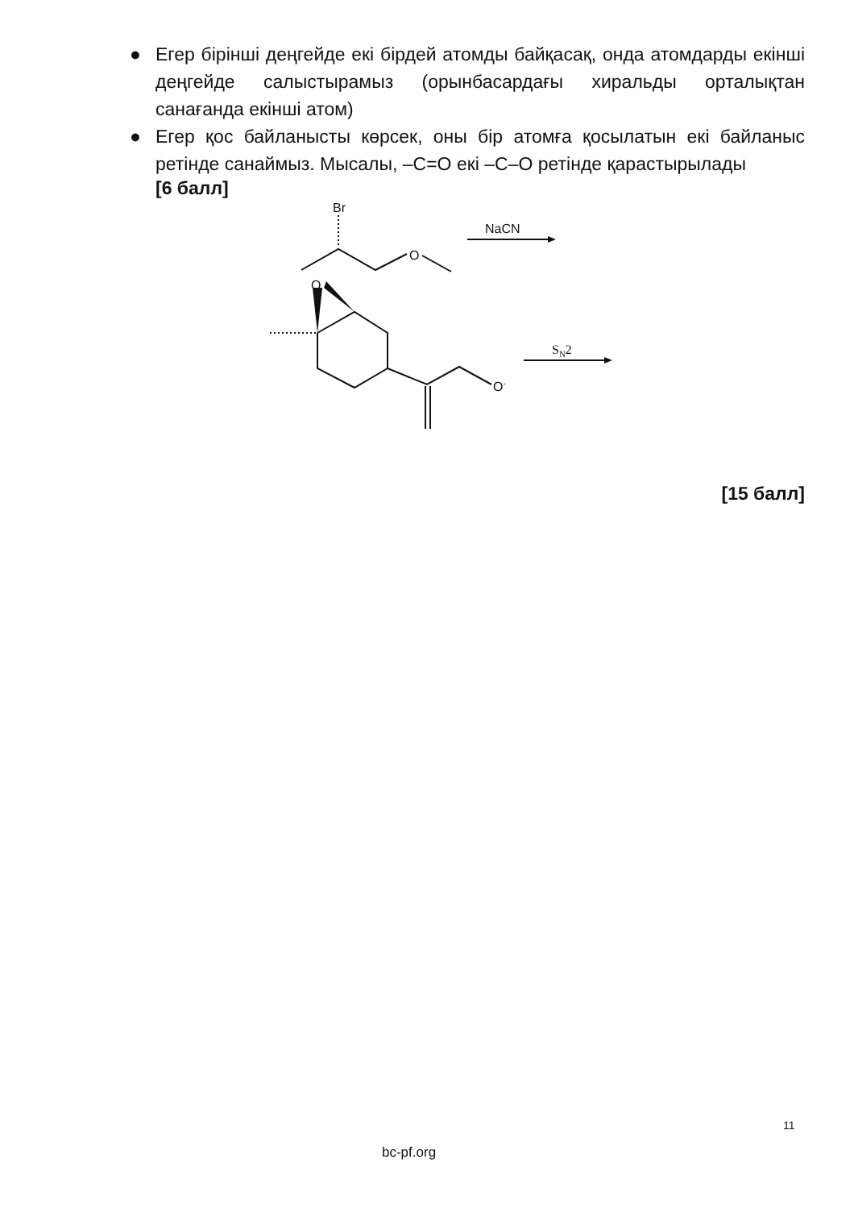● Егер бірінші деңгейде екі бірдей атомды байқасақ, онда атомдарды екінші деңгейде салыстырамыз (орынбасардағы хиральды орталықтан санағанда екінші атом)
● Егер қос байланысты көрсек, оны бір атомға қосылатын екі байланыс ретінде санаймыз. Мысалы, –C=O екі –C–O ретінде қарастырылады
[6 балл]
Br
O
NaCN
O
O-
SN2
[15 балл]
11
bc-pf.org